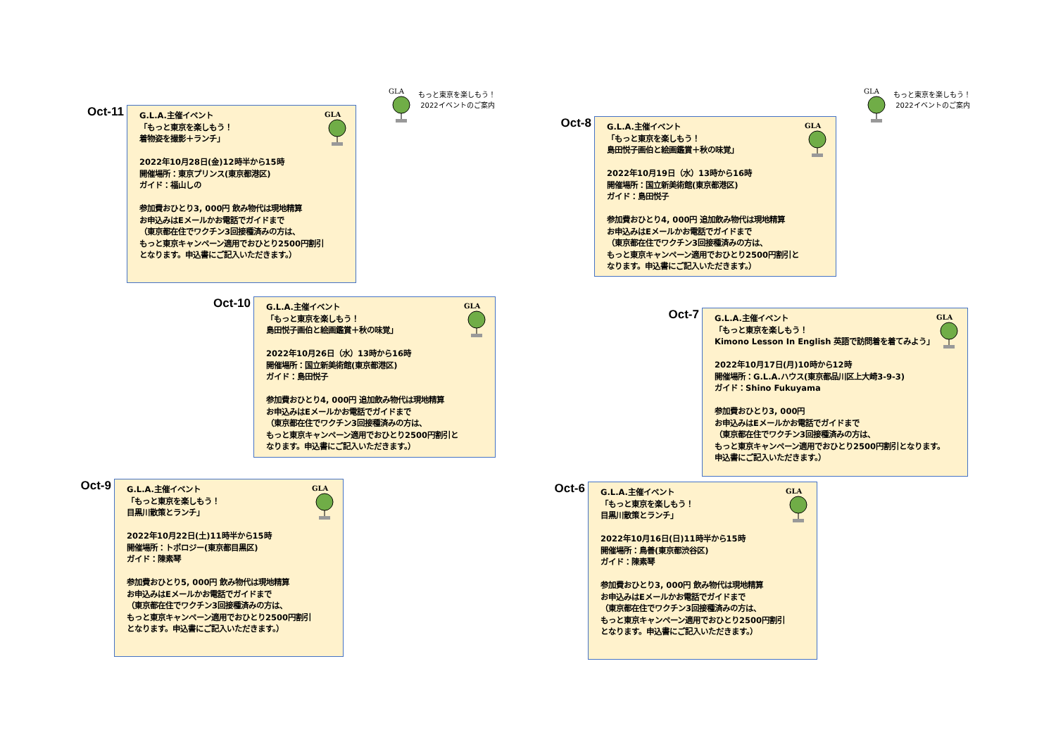GLA
もっと東京を楽しもう！
2022イベントのご案内
Oct-11
GLA
G.L.A.主催イベント
「もっと東京を楽しもう！
着物姿を撮影＋ランチ」
2022年10月28日(金)12時半から15時
開催場所：東京プリンス(東京都港区)
ガイド：福山しの
参加費おひとり3, 000円 飲み物代は現地精算
お申込みはEメールかお電話でガイドまで
（東京都在住でワクチン3回接種済みの方は、
もっと東京キャンペーン適用でおひとり2500円割引
となります。申込書にご記入いただきます。）
Oct-10
GLA
G.L.A.主催イベント
「もっと東京を楽しもう！
島田悦子画伯と絵画鑑賞＋秋の味覚」
2022年10月26日（水）13時から16時
開催場所：国立新美術館(東京都港区)
ガイド：島田悦子
参加費おひとり4, 000円 追加飲み物代は現地精算
お申込みはEメールかお電話でガイドまで
（東京都在住でワクチン3回接種済みの方は、
もっと東京キャンペーン適用でおひとり2500円割引と
なります。申込書にご記入いただきます。）
Oct-9
GLA
G.L.A.主催イベント
「もっと東京を楽しもう！
目黒川散策とランチ」
2022年10月22日(土)11時半から15時
開催場所：トポロジー(東京都目黒区)
ガイド：陳素琴
参加費おひとり5, 000円 飲み物代は現地精算
お申込みはEメールかお電話でガイドまで
（東京都在住でワクチン3回接種済みの方は、
もっと東京キャンペーン適用でおひとり2500円割引
となります。申込書にご記入いただきます。）
GLA
もっと東京を楽しもう！
2022イベントのご案内
Oct-8
GLA
G.L.A.主催イベント
「もっと東京を楽しもう！
島田悦子画伯と絵画鑑賞＋秋の味覚」
2022年10月19日（水）13時から16時
開催場所：国立新美術館(東京都港区)
ガイド：島田悦子
参加費おひとり4, 000円 追加飲み物代は現地精算
お申込みはEメールかお電話でガイドまで
（東京都在住でワクチン3回接種済みの方は、
もっと東京キャンペーン適用でおひとり2500円割引と
なります。申込書にご記入いただきます。）
Oct-7
GLA
G.L.A.主催イベント
「もっと東京を楽しもう！
Kimono Lesson In English 英語で訪問着を着てみよう」
2022年10月17日(月)10時から12時
開催場所：G.L.A.ハウス(東京都品川区上大崎3-9-3)
ガイド：Shino Fukuyama
参加費おひとり3, 000円
お申込みはEメールかお電話でガイドまで
（東京都在住でワクチン3回接種済みの方は、
もっと東京キャンペーン適用でおひとり2500円割引となります。
申込書にご記入いただきます。）
Oct-6
GLA
G.L.A.主催イベント
「もっと東京を楽しもう！
目黒川散策とランチ」
2022年10月16日(日)11時半から15時
開催場所：鳥善(東京都渋谷区)
ガイド：陳素琴
参加費おひとり3, 000円 飲み物代は現地精算
お申込みはEメールかお電話でガイドまで
（東京都在住でワクチン3回接種済みの方は、
もっと東京キャンペーン適用でおひとり2500円割引
となります。申込書にご記入いただきます。）